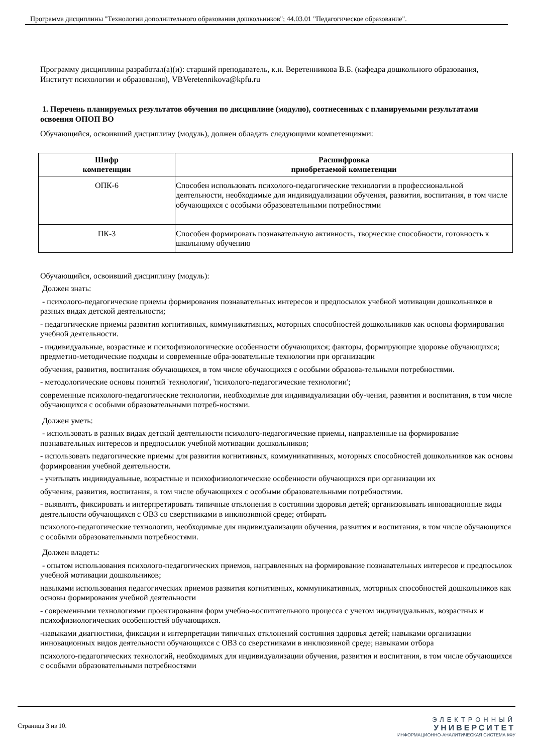Программа дисциплины "Технологии дополнительного образования дошкольников"; 44.03.01 "Педагогическое образование".
Программу дисциплины разработал(а)(и): старший преподаватель, к.н. Веретенникова В.Б. (кафедра дошкольного образования, Институт психологии и образования), VBVeretennikova@kpfu.ru
1. Перечень планируемых результатов обучения по дисциплине (модулю), соотнесенных с планируемыми результатами освоения ОПОП ВО
Обучающийся, освоивший дисциплину (модуль), должен обладать следующими компетенциями:
| Шифр компетенции | Расшифровка приобретаемой компетенции |
| --- | --- |
| ОПК-6 | Способен использовать психолого-педагогические технологии в профессиональной деятельности, необходимые для индивидуализации обучения, развития, воспитания, в том числе обучающихся с особыми образовательными потребностями |
| ПК-3 | Способен формировать познавательную активность, творческие способности, готовность к школьному обучению |
Обучающийся, освоивший дисциплину (модуль):
Должен знать:
- психолого-педагогические приемы формирования познавательных интересов и предпосылок учебной мотивации дошкольников в разных видах детской деятельности;
- педагогические приемы развития когнитивных, коммуникативных, моторных способностей дошкольников как основы формирования учебной деятельности.
- индивидуальные, возрастные и психофизиологические особенности обучающихся; факторы, формирующие здоровье обучающихся; предметно-методические подходы и современные обра-зовательные технологии при организации
обучения, развития, воспитания обучающихся, в том числе обучающихся с особыми образова-тельными потребностями.
- методологические основы понятий 'технологии', 'психолого-педагогические технологии';
современные психолого-педагогические технологии, необходимые для индивидуализации обу-чения, развития и воспитания, в том числе обучающихся с особыми образовательными потреб-ностями.
Должен уметь:
- использовать в разных видах детской деятельности психолого-педагогические приемы, направленные на формирование познавательных интересов и предпосылок учебной мотивации дошкольников;
- использовать педагогические приемы для развития когнитивных, коммуникативных, моторных способностей дошкольников как основы формирования учебной деятельности.
- учитывать индивидуальные, возрастные и психофизиологические особенности обучающихся при организации их
обучения, развития, воспитания, в том числе обучающихся с особыми образовательными потребностями.
- выявлять, фиксировать и интерпретировать типичные отклонения в состоянии здоровья детей; организовывать инновационные виды деятельности обучающихся с ОВЗ со сверстниками в инклюзивной среде; отбирать
психолого-педагогические технологии, необходимые для индивидуализации обучения, развития и воспитания, в том числе обучающихся с особыми образовательными потребностями.
Должен владеть:
- опытом использования психолого-педагогических приемов, направленных на формирование познавательных интересов и предпосылок учебной мотивации дошкольников;
навыками использования педагогических приемов развития когнитивных, коммуникативных, моторных способностей дошкольников как основы формирования учебной деятельности
- современными технологиями проектирования форм учебно-воспитательного процесса с учетом индивидуальных, возрастных и психофизиологических особенностей обучающихся.
-навыками диагностики, фиксации и интерпретации типичных отклонений состояния здоровья детей; навыками организации инновационных видов деятельности обучающихся с ОВЗ со сверстниками в инклюзивной среде; навыками отбора
психолого-педагогических технологий, необходимых для индивидуализации обучения, развития и воспитания, в том числе обучающихся с особыми образовательными потребностями
Страница 3 из 10.
ЭЛЕКТРОННЫЙ
УНИВЕРСИТЕТ
ИНФОРМАЦИОННО-АНАЛИТИЧЕСКАЯ СИСТЕМА КФУ